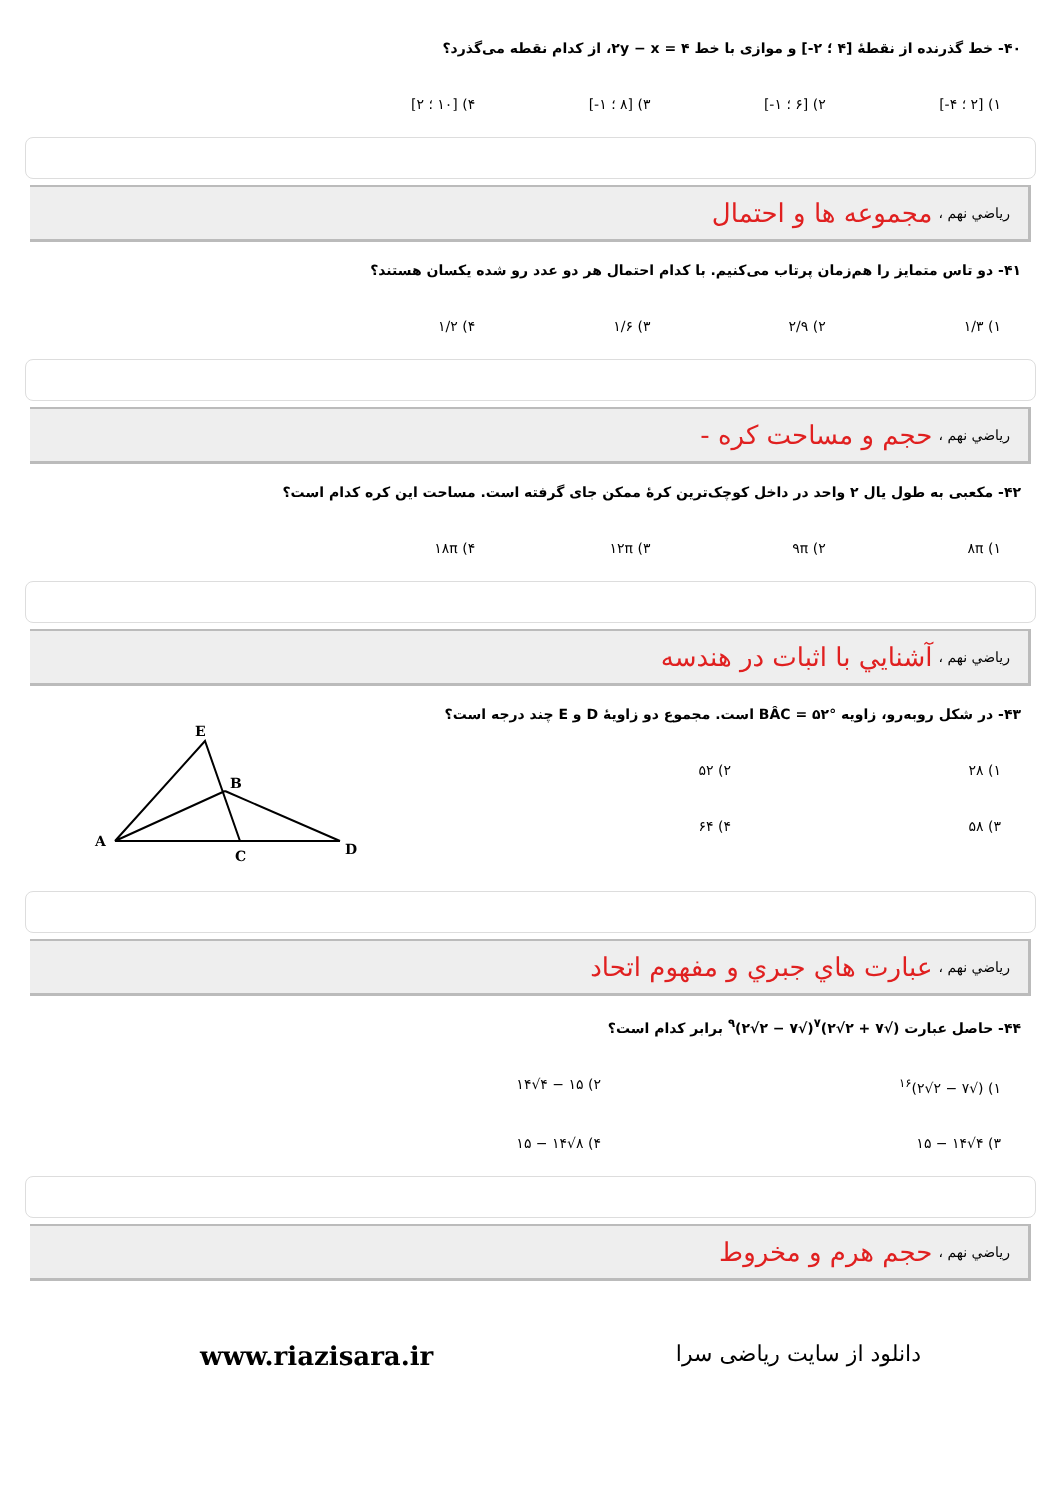۴۰- خط گذرنده از نقطهٔ [۴ ؛ ۲-] و موازی با خط ۲y − x = ۴، از کدام نقطه می‌گذرد؟
۱) [۲ ؛ ۴-] ۲) [۶ ؛ ۱-] ۳) [۸ ؛ ۱-] ۴) [۱۰ ؛ ۲]
رياضي نهم ، مجموعه ها و احتمال
۴۱- دو تاس متمایز را هم‌زمان پرتاب می‌کنیم. با کدام احتمال هر دو عدد رو شده یکسان هستند؟
۱) ۱/۳ ۲) ۲/۹ ۳) ۱/۶ ۴) ۱/۲
رياضي نهم ، حجم و مساحت کره -
۴۲- مکعبی به طول یال ۲ واحد در داخل کوچک‌ترین کرهٔ ممکن جای گرفته است. مساحت این کره کدام است؟
۱) ۸π ۲) ۹π ۳) ۱۲π ۴) ۱۸π
رياضي نهم ، آشنايي با اثبات در هندسه
۴۳- در شکل روبه‌رو، زاویه BÂC = ۵۲° است. مجموع دو زاویهٔ D و E چند درجه است؟
۱) ۲۸
۲) ۵۲
۳) ۵۸
۴) ۶۴
E
B
A
C
D
رياضي نهم ، عبارت هاي جبري و مفهوم اتحاد
۴۴- حاصل عبارت (√۷ + ۲√۲)<sup>۷</sup>(√۷ − ۲√۲)<sup>۹</sup> برابر کدام است؟
۱) (√۷ − ۲√۲)<sup>۱۶</sup>
۲) ۱۵ − ۴√۱۴
۳) ۴√۱۴ − ۱۵
۴) ۸√۱۴ − ۱۵
رياضي نهم ، حجم هرم و مخروط
دانلود از سایت ریاضی سرا www.riazisara.ir